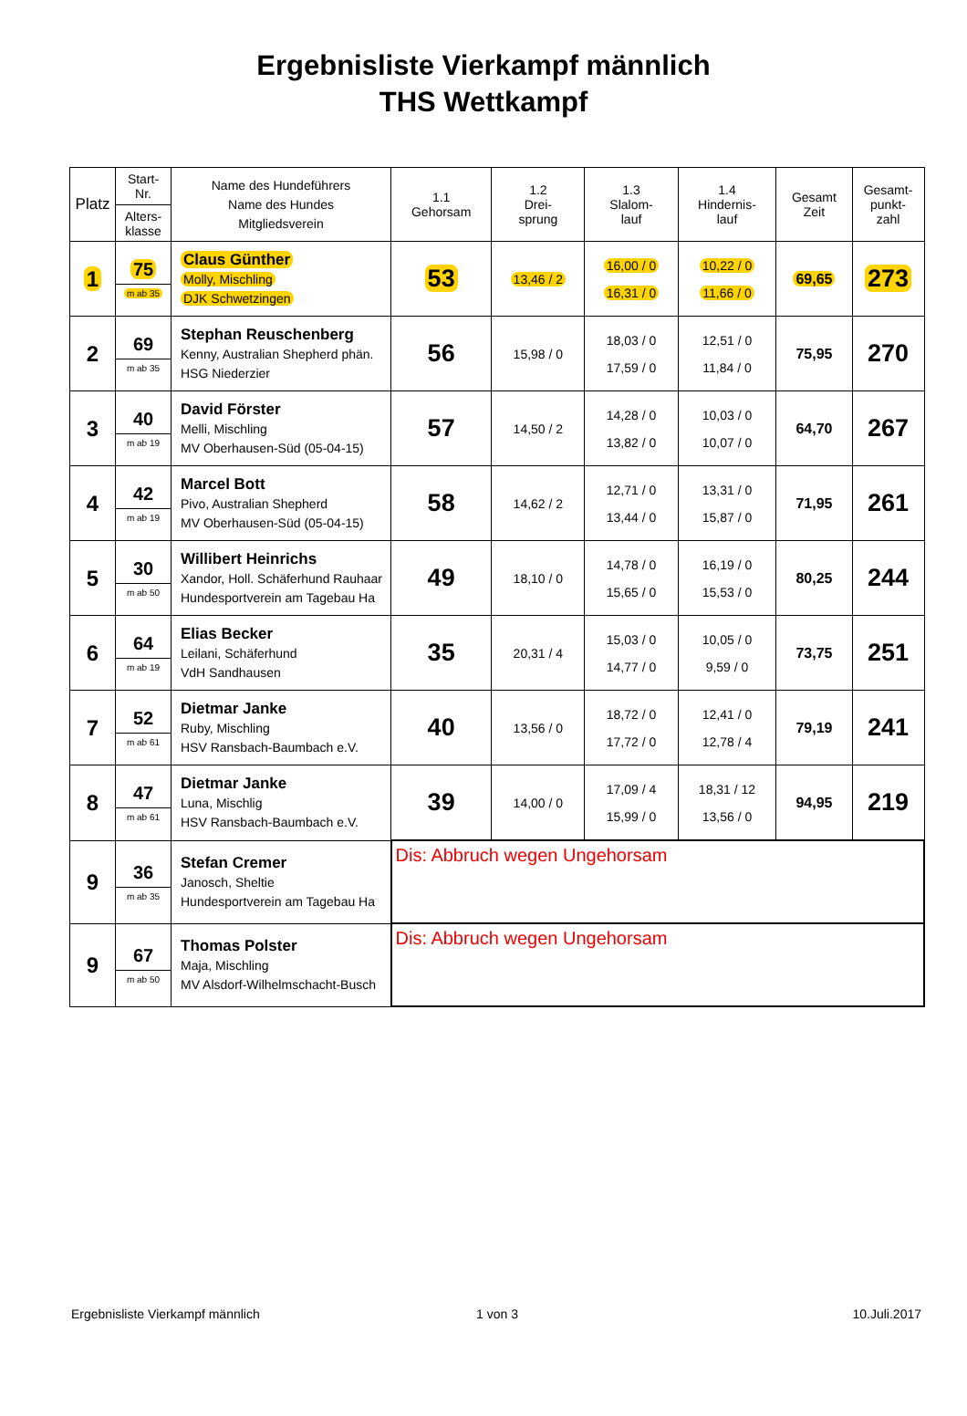Ergebnisliste Vierkampf männlich
THS Wettkampf
| Platz | Start- Nr. Alters- klasse | Name des Hundeführers Name des Hundes Mitgliedsverein | 1.1 Gehorsam | 1.2 Drei- sprung | 1.3 Slalom- lauf | 1.4 Hindernis- lauf | Gesamt Zeit | Gesamt- punkt- zahl |
| --- | --- | --- | --- | --- | --- | --- | --- | --- |
| 1 | 75 m ab 35 | Claus Günther Molly, Mischling DJK Schwetzingen | 53 | 13,46 / 2 | 16,00 / 0 16,31 / 0 | 10,22 / 0 11,66 / 0 | 69,65 | 273 |
| 2 | 69 m ab 35 | Stephan Reuschenberg Kenny, Australian Shepherd phän. HSG Niederzier | 56 | 15,98 / 0 | 18,03 / 0 17,59 / 0 | 12,51 / 0 11,84 / 0 | 75,95 | 270 |
| 3 | 40 m ab 19 | David Förster Melli, Mischling MV Oberhausen-Süd (05-04-15) | 57 | 14,50 / 2 | 14,28 / 0 13,82 / 0 | 10,03 / 0 10,07 / 0 | 64,70 | 267 |
| 4 | 42 m ab 19 | Marcel Bott Pivo, Australian Shepherd MV Oberhausen-Süd (05-04-15) | 58 | 14,62 / 2 | 12,71 / 0 13,44 / 0 | 13,31 / 0 15,87 / 0 | 71,95 | 261 |
| 5 | 30 m ab 50 | Willibert Heinrichs Xandor, Holl. Schäferhund Rauhaar Hundesportverein am Tagebau Ha | 49 | 18,10 / 0 | 14,78 / 0 15,65 / 0 | 16,19 / 0 15,53 / 0 | 80,25 | 244 |
| 6 | 64 m ab 19 | Elias Becker Leilani, Schäferhund VdH Sandhausen | 35 | 20,31 / 4 | 15,03 / 0 14,77 / 0 | 10,05 / 0 9,59 / 0 | 73,75 | 251 |
| 7 | 52 m ab 61 | Dietmar Janke Ruby, Mischling HSV Ransbach-Baumbach e.V. | 40 | 13,56 / 0 | 18,72 / 0 17,72 / 0 | 12,41 / 0 12,78 / 4 | 79,19 | 241 |
| 8 | 47 m ab 61 | Dietmar Janke Luna, Mischlig HSV Ransbach-Baumbach e.V. | 39 | 14,00 / 0 | 17,09 / 4 15,99 / 0 | 18,31 / 12 13,56 / 0 | 94,95 | 219 |
| 9 | 36 m ab 35 | Stefan Cremer Janosch, Sheltie Hundesportverein am Tagebau Ha | Dis: Abbruch wegen Ungehorsam | | | | | |
| 9 | 67 m ab 50 | Thomas Polster Maja, Mischling MV Alsdorf-Wilhelmschacht-Busch | Dis: Abbruch wegen Ungehorsam | | | | | |
Ergebnisliste Vierkampf männlich
1 von 3 10.Juli.2017